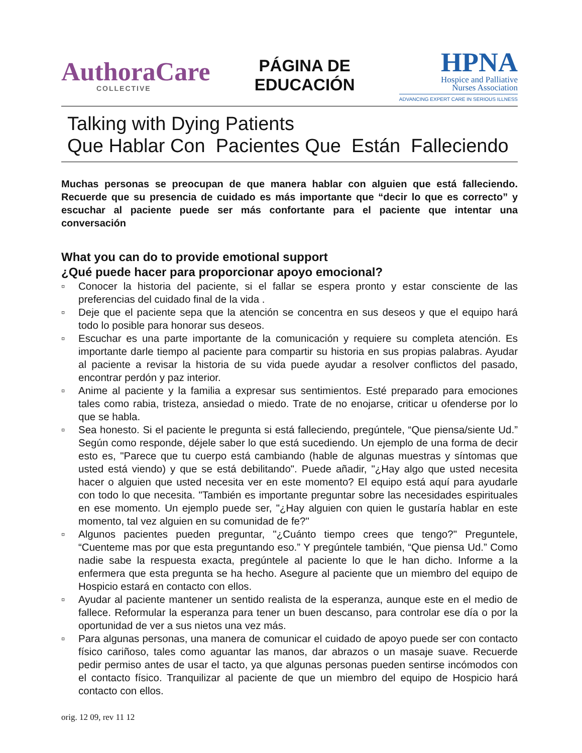AuthoraCare
COLLECTIVE
PÁGINA DE
EDUCACIÓN
HPNA
Hospice and Palliative
Nurses Association
ADVANCING EXPERT CARE IN SERIOUS ILLNESS
Talking with Dying Patients
Que Hablar Con Pacientes Que Están Falleciendo
Muchas personas se preocupan de que manera hablar con alguien que está falleciendo. Recuerde que su presencia de cuidado es más importante que “decir lo que es correcto” y escuchar al paciente puede ser más confortante para el paciente que intentar una conversación
What you can do to provide emotional support
¿Qué puede hacer para proporcionar apoyo emocional?
▫ Conocer la historia del paciente, si el fallar se espera pronto y estar consciente de las preferencias del cuidado final de la vida .
▫ Deje que el paciente sepa que la atención se concentra en sus deseos y que el equipo hará todo lo posible para honorar sus deseos.
▫ Escuchar es una parte importante de la comunicación y requiere su completa atención. Es importante darle tiempo al paciente para compartir su historia en sus propias palabras. Ayudar al paciente a revisar la historia de su vida puede ayudar a resolver conflictos del pasado, encontrar perdón y paz interior.
▫ Anime al paciente y la familia a expresar sus sentimientos. Esté preparado para emociones tales como rabia, tristeza, ansiedad o miedo. Trate de no enojarse, criticar u ofenderse por lo que se habla.
▫ Sea honesto. Si el paciente le pregunta si está falleciendo, pregúntele, “Que piensa/siente Ud.” Según como responde, déjele saber lo que está sucediendo. Un ejemplo de una forma de decir esto es, "Parece que tu cuerpo está cambiando (hable de algunas muestras y síntomas que usted está viendo) y que se está debilitando". Puede añadir, "¿Hay algo que usted necesita hacer o alguien que usted necesita ver en este momento? El equipo está aquí para ayudarle con todo lo que necesita. "También es importante preguntar sobre las necesidades espirituales en ese momento. Un ejemplo puede ser, "¿Hay alguien con quien le gustaría hablar en este momento, tal vez alguien en su comunidad de fe?"
▫ Algunos pacientes pueden preguntar, "¿Cuánto tiempo crees que tengo?" Preguntele, “Cuenteme mas por que esta preguntando eso.” Y pregúntele también, “Que piensa Ud.” Como nadie sabe la respuesta exacta, pregúntele al paciente lo que le han dicho. Informe a la enfermera que esta pregunta se ha hecho. Asegure al paciente que un miembro del equipo de Hospicio estará en contacto con ellos.
▫ Ayudar al paciente mantener un sentido realista de la esperanza, aunque este en el medio de fallece. Reformular la esperanza para tener un buen descanso, para controlar ese día o por la oportunidad de ver a sus nietos una vez más.
▫ Para algunas personas, una manera de comunicar el cuidado de apoyo puede ser con contacto físico cariñoso, tales como aguantar las manos, dar abrazos o un masaje suave. Recuerde pedir permiso antes de usar el tacto, ya que algunas personas pueden sentirse incómodos con el contacto físico. Tranquilizar al paciente de que un miembro del equipo de Hospicio hará contacto con ellos.
orig. 12 09, rev 11 12